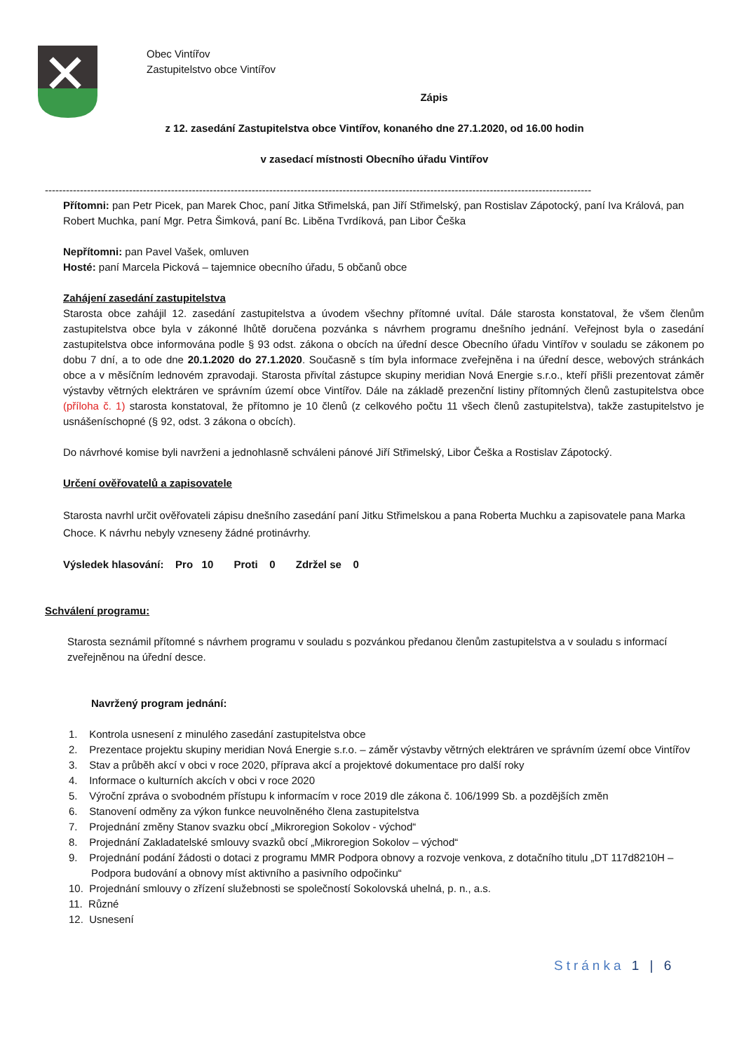Obec Vintířov
Zastupitelstvo obce Vintířov
Zápis
z 12. zasedání Zastupitelstva obce Vintířov, konaného dne 27.1.2020, od 16.00 hodin
v zasedací místnosti Obecního úřadu Vintířov
------------------------------------------------------------------------------------------------------------------------------------------------------------
Přítomni: pan Petr Picek, pan Marek Choc, paní Jitka Střimelská, pan Jiří Střimelský, pan Rostislav Zápotocký, paní Iva Králová, pan Robert Muchka, paní Mgr. Petra Šimková, paní Bc. Liběna Tvrdíková, pan Libor Češka
Nepřítomni: pan Pavel Vašek, omluven
Hosté: paní Marcela Picková – tajemnice obecního úřadu, 5 občanů obce
Zahájení zasedání zastupitelstva
Starosta obce zahájil 12. zasedání zastupitelstva a úvodem všechny přítomné uvítal. Dále starosta konstatoval, že všem členům zastupitelstva obce byla v zákonné lhůtě doručena pozvánka s návrhem programu dnešního jednání. Veřejnost byla o zasedání zastupitelstva obce informována podle § 93 odst. zákona o obcích na úřední desce Obecního úřadu Vintířov v souladu se zákonem po dobu 7 dní, a to ode dne 20.1.2020 do 27.1.2020. Současně s tím byla informace zveřejněna i na úřední desce, webových stránkách obce a v měsíčním lednovém zpravodaji. Starosta přivítal zástupce skupiny meridian Nová Energie s.r.o., kteří přišli prezentovat záměr výstavby větrných elektráren ve správním území obce Vintířov. Dále na základě prezenční listiny přítomných členů zastupitelstva obce (příloha č. 1) starosta konstatoval, že přítomno je 10 členů (z celkového počtu 11 všech členů zastupitelstva), takže zastupitelstvo je usnášeníschopné (§ 92, odst. 3 zákona o obcích).
Do návrhové komise byli navrženi a jednohlasně schváleni pánové Jiří Střimelský, Libor Češka a Rostislav Zápotocký.
Určení ověřovatelů a zapisovatele
Starosta navrhl určit ověřovateli zápisu dnešního zasedání paní Jitku Střimelskou a pana Roberta Muchku a zapisovatele pana Marka Choce. K návrhu nebyly vzneseny žádné protinávrhy.
Výsledek hlasování: Pro 10 Proti 0 Zdržel se 0
Schválení programu:
Starosta seznámil přítomné s návrhem programu v souladu s pozvánkou předanou členům zastupitelstva a v souladu s informací zveřejněnou na úřední desce.
Navržený program jednání:
1. Kontrola usnesení z minulého zasedání zastupitelstva obce
2. Prezentace projektu skupiny meridian Nová Energie s.r.o. – záměr výstavby větrných elektráren ve správním území obce Vintířov
3. Stav a průběh akcí v obci v roce 2020, příprava akcí a projektové dokumentace pro další roky
4. Informace o kulturních akcích v obci v roce 2020
5. Výroční zpráva o svobodném přístupu k informacím v roce 2019 dle zákona č. 106/1999 Sb. a pozdějších změn
6. Stanovení odměny za výkon funkce neuvolněného člena zastupitelstva
7. Projednání změny Stanov svazku obcí „Mikroregion Sokolov - východ“
8. Projednání Zakladatelské smlouvy svazků obcí „Mikroregion Sokolov – východ“
9. Projednání podání žádosti o dotaci z programu MMR Podpora obnovy a rozvoje venkova, z dotačního titulu „DT 117d8210H – Podpora budování a obnovy míst aktivního a pasivního odpočinku“
10. Projednání smlouvy o zřízení služebnosti se společností Sokolovská uhelná, p. n., a.s.
11. Různé
12. Usnesení
Stránka 1 | 6